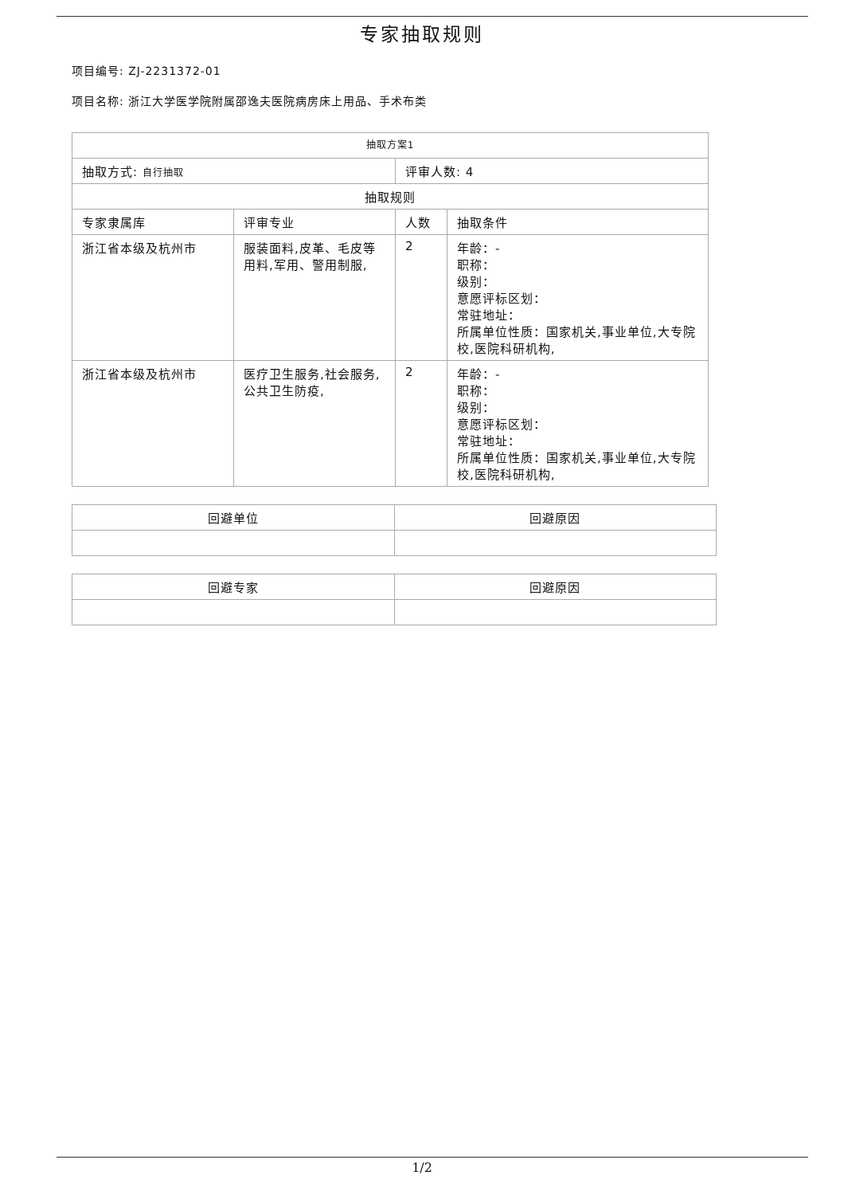专家抽取规则
项目编号: ZJ-2231372-01
项目名称: 浙江大学医学院附属邵逸夫医院病房床上用品、手术布类
| 抽取方案1 | | | |
| 抽取方式: 自行抽取 | | 评审人数: 4 | |
| 抽取规则 | | | |
| 专家隶属库 | 评审专业 | 人数 | 抽取条件 |
| 浙江省本级及杭州市 | 服装面料,皮革、毛皮等用料,军用、警用制服, | 2 | 年龄：- 职称： 级别： 意愿评标区划： 常驻地址： 所属单位性质：国家机关,事业单位,大专院校,医院科研机构, |
| 浙江省本级及杭州市 | 医疗卫生服务,社会服务,公共卫生防疫, | 2 | 年龄：- 职称： 级别： 意愿评标区划： 常驻地址： 所属单位性质：国家机关,事业单位,大专院校,医院科研机构, |
| 回避单位 | 回避原因 |
| 回避专家 | 回避原因 |
1/2